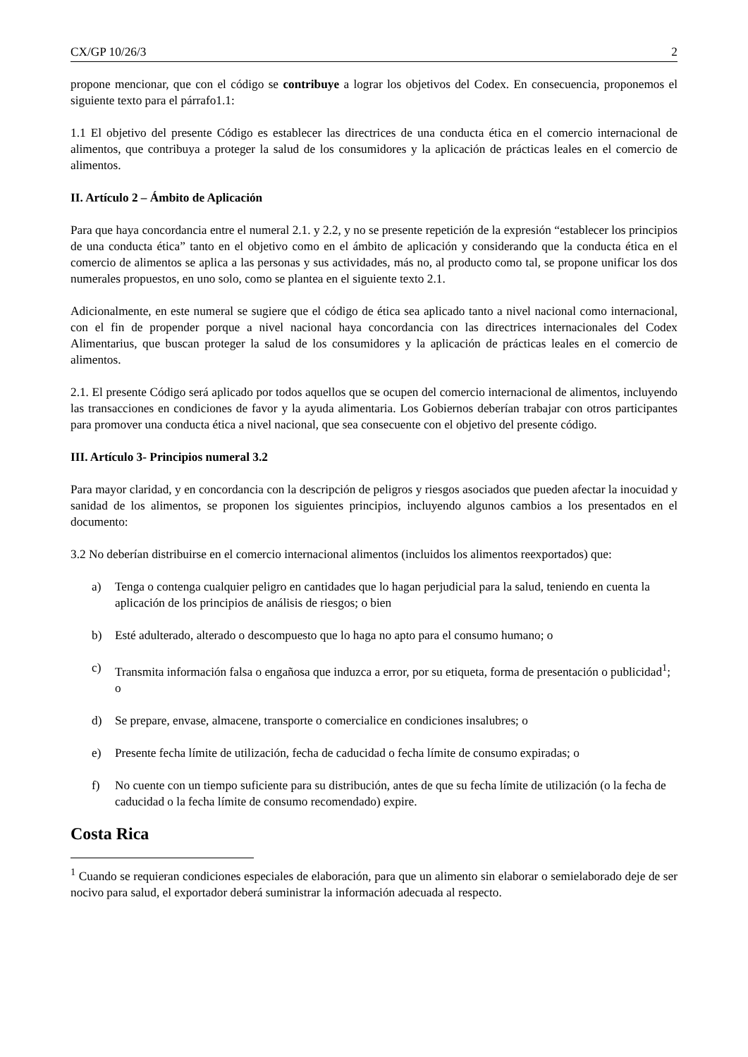CX/GP 10/26/3 2
propone mencionar, que con el código se contribuye a lograr los objetivos del Codex. En consecuencia, proponemos el siguiente texto para el párrafo1.1:
1.1 El objetivo del presente Código es establecer las directrices de una conducta ética en el comercio internacional de alimentos, que contribuya a proteger la salud de los consumidores y la aplicación de prácticas leales en el comercio de alimentos.
II. Artículo 2 – Ámbito de Aplicación
Para que haya concordancia entre el numeral 2.1. y 2.2, y no se presente repetición de la expresión “establecer los principios de una conducta ética” tanto en el objetivo como en el ámbito de aplicación y considerando que la conducta ética en el comercio de alimentos se aplica a las personas y sus actividades, más no, al producto como tal, se propone unificar los dos numerales propuestos, en uno solo, como se plantea en el siguiente texto 2.1.
Adicionalmente, en este numeral se sugiere que el código de ética sea aplicado tanto a nivel nacional como internacional, con el fin de propender porque a nivel nacional haya concordancia con las directrices internacionales del Codex Alimentarius, que buscan proteger la salud de los consumidores y la aplicación de prácticas leales en el comercio de alimentos.
2.1. El presente Código será aplicado por todos aquellos que se ocupen del comercio internacional de alimentos, incluyendo las transacciones en condiciones de favor y la ayuda alimentaria. Los Gobiernos deberían trabajar con otros participantes para promover una conducta ética a nivel nacional, que sea consecuente con el objetivo del presente código.
III. Artículo 3- Principios numeral 3.2
Para mayor claridad, y en concordancia con la descripción de peligros y riesgos asociados que pueden afectar la inocuidad y sanidad de los alimentos, se proponen los siguientes principios, incluyendo algunos cambios a los presentados en el documento:
3.2 No deberían distribuirse en el comercio internacional alimentos (incluidos los alimentos reexportados) que:
a) Tenga o contenga cualquier peligro en cantidades que lo hagan perjudicial para la salud, teniendo en cuenta la aplicación de los principios de análisis de riesgos; o bien
b) Esté adulterado, alterado o descompuesto que lo haga no apto para el consumo humano; o
c) Transmita información falsa o engañosa que induzca a error, por su etiqueta, forma de presentación o publicidad<sup>1</sup>; o
d) Se prepare, envase, almacene, transporte o comercialice en condiciones insalubres; o
e) Presente fecha límite de utilización, fecha de caducidad o fecha límite de consumo expiradas; o
f) No cuente con un tiempo suficiente para su distribución, antes de que su fecha límite de utilización (o la fecha de caducidad o la fecha límite de consumo recomendado) expire.
Costa Rica
<sup>1</sup> Cuando se requieran condiciones especiales de elaboración, para que un alimento sin elaborar o semielaborado deje de ser nocivo para salud, el exportador deberá suministrar la información adecuada al respecto.